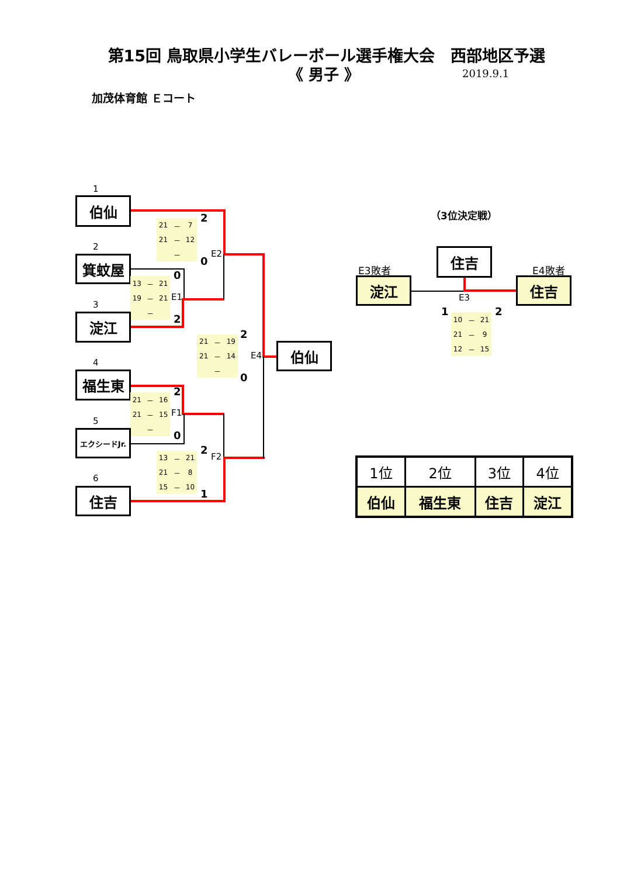第15回 鳥取県小学生バレーボール選手権大会　西部地区予選
《 男子 》
2019.9.1
加茂体育館 Ｅコート
1
伯仙
| 21 | － | 7 |
| 21 | － | 12 |
| | － | |
2
0
E2
2
箕蚊屋
0
| 13 | － | 21 |
| 19 | － | 21 |
| | － | |
E1
2
3
淀江
| 21 | － | 19 |
| 21 | － | 14 |
| | － | |
2
0
E4
伯仙
4
福生東
2
| 21 | － | 16 |
| 21 | － | 15 |
| | － | |
F1
0
5
エクシードJr.
2
| 13 | － | 21 |
| 21 | － | 8 |
| 15 | － | 10 |
F2
1
6
住吉
（3位決定戦）
住吉
E3敗者
淀江
E4敗者
住吉
E3
1
2
| 10 | － | 21 |
| 21 | － | 9 |
| 12 | － | 15 |
| 1位 | 2位 | 3位 | 4位 |
| --- | --- | --- | --- |
| 伯仙 | 福生東 | 住吉 | 淀江 |